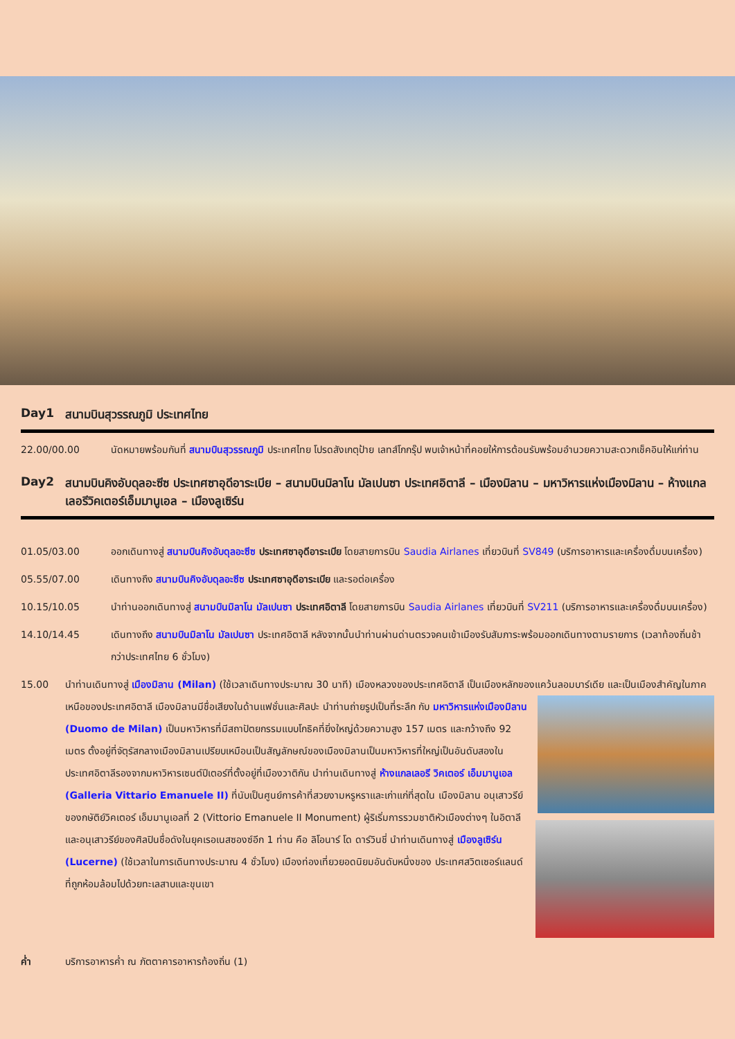Day1 สนามบินสุวรรณภูมิ ประเทศไทย
22.00/00.00 นัดหมายพร้อมกันที่ สนามบินสุวรรณภูมิ ประเทศไทย โปรดสังเกตุป้าย เลทส์โกกรุ๊ป พบเจ้าหน้าที่คอยให้การต้อนรับพร้อมอำนวยความสะดวกเช็คอินให้แก่ท่าน
Day2 สนามบินคิงอับดุลอะซีซ ประเทศซาอุดีอาระเบีย – สนามบินมิลาโน มัลเปนซา ประเทศอิตาลี – เมืองมิลาน – มหาวิหารแห่งเมืองมิลาน – ห้างแกลเลอรีวิคเตอร์เอ็มมานูเอล – เมืองลูเซิร์น
01.05/03.00 ออกเดินทางสู่ สนามบินคิงอับดุลอะซีซ ประเทศซาอุดีอาระเบีย โดยสายการบิน Saudia Airlanes เที่ยวบินที่ SV849 (บริการอาหารและเครื่องดื่มบนเครื่อง)
05.55/07.00 เดินทางถึง สนามบินคิงอับดุลอะซีซ ประเทศซาอุดีอาระเบีย และรอต่อเครื่อง
10.15/10.05 นำท่านออกเดินทางสู่ สนามบินมิลาโน มัลเปนซา ประเทศอิตาลี โดยสายการบิน Saudia Airlanes เที่ยวบินที่ SV211 (บริการอาหารและเครื่องดื่มบนเครื่อง)
14.10/14.45 เดินทางถึง สนามบินมิลาโน มัลเปนซา ประเทศอิตาลี หลังจากนั้นนำท่านผ่านด่านตรวจคนเข้าเมืองรับสัมภาระพร้อมออกเดินทางตามรายการ (เวลาท้องถิ่นช้ากว่าประเทศไทย 6 ชั่วโมง)
15.00 นำท่านเดินทางสู่ เมืองมิลาน (Milan) (ใช้เวลาเดินทางประมาณ 30 นาที) เมืองหลวงของประเทศอิตาลี เป็นเมืองหลักของแคว้นลอมบาร์เดีย และเป็นเมืองสำคัญในภาคเหนือของประเทศอิตาลี เมืองมิลานมีชื่อเสียงในด้านแฟชั่นและศิลปะ นำท่านถ่ายรูปเป็นที่ระลึก กับ มหาวิหารแห่งเมืองมิลาน (Duomo de Milan) เป็นมหาวิหารที่มีสถาปัตยกรรมแบบโกธิคที่ยิ่งใหญ่ด้วยความสูง 157 เมตร และกว้างถึง 92 เมตร ตั้งอยู่ที่จัตุรัสกลางเมืองมิลานเปรียบเหมือนเป็นสัญลักษณ์ของเมืองมิลานเป็นมหาวิหารที่ใหญ่เป็นอันดับสองใน ประเทศอิตาลีรองจากมหาวิหารเซนต์ปีเตอร์ที่ตั้งอยู่ที่เมืองวาติกัน นำท่านเดินทางสู่ ห้างแกลเลอรี วิคเตอร์ เอ็มมานูเอล (Galleria Vittario Emanuele II) ที่นับเป็นศูนย์การค้าที่สวยงามหรูหราและเก่าแก่ที่สุดใน เมืองมิลาน อนุเสาวรีย์ของกษัติย์วิคเตอร์ เอ็มมานูเอลที่ 2 (Vittorio Emanuele II Monument) ผู้ริเริ่มการรวมชาติหัวเมืองต่างๆ ในอิตาลี และอนุเสาวรีย์ของศิลปินชื่อดังในยุคเรอเนสซองซ์อีก 1 ท่าน คือ ลิโอนาร์ โด ดาร์วินชี่ นำท่านเดินทางสู่ เมืองลูเซิร์น (Lucerne) (ใช้เวลาในการเดินทางประมาณ 4 ชั่วโมง) เมืองท่องเที่ยวยอดนิยมอันดับหนึ่งของ ประเทศสวิตเซอร์แลนด์ ที่ถูกห้อมล้อมไปด้วยทะเลสาบและขุนเขา
ค่ำ บริการอาหารค่ำ ณ ภัตตาคารอาหารท้องถิ่น (1)